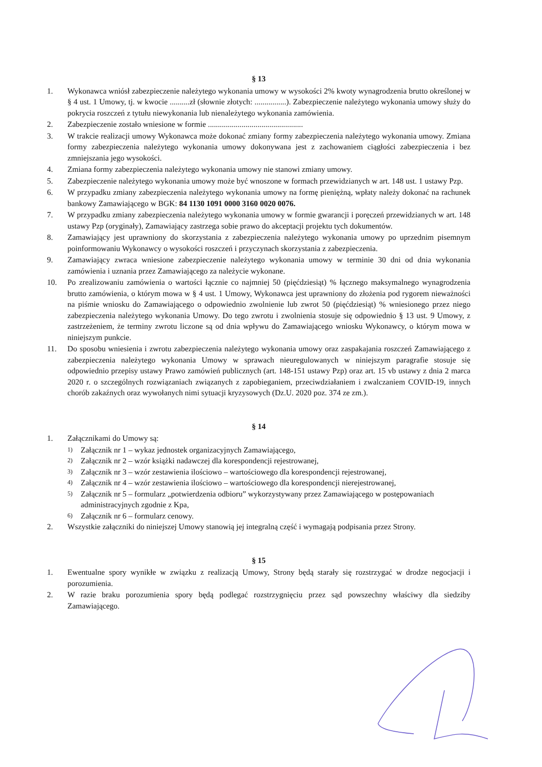§ 13
1. Wykonawca wniósł zabezpieczenie należytego wykonania umowy w wysokości 2% kwoty wynagrodzenia brutto określonej w § 4 ust. 1 Umowy, tj. w kwocie ..........zł (słownie złotych: ................). Zabezpieczenie należytego wykonania umowy służy do pokrycia roszczeń z tytułu niewykonania lub nienależytego wykonania zamówienia.
2. Zabezpieczenie zostało wniesione w formie ................................................
3. W trakcie realizacji umowy Wykonawca może dokonać zmiany formy zabezpieczenia należytego wykonania umowy. Zmiana formy zabezpieczenia należytego wykonania umowy dokonywana jest z zachowaniem ciągłości zabezpieczenia i bez zmniejszania jego wysokości.
4. Zmiana formy zabezpieczenia należytego wykonania umowy nie stanowi zmiany umowy.
5. Zabezpieczenie należytego wykonania umowy może być wnoszone w formach przewidzianych w art. 148 ust. 1 ustawy Pzp.
6. W przypadku zmiany zabezpieczenia należytego wykonania umowy na formę pieniężną, wpłaty należy dokonać na rachunek bankowy Zamawiającego w BGK: 84 1130 1091 0000 3160 0020 0076.
7. W przypadku zmiany zabezpieczenia należytego wykonania umowy w formie gwarancji i poręczeń przewidzianych w art. 148 ustawy Pzp (oryginały), Zamawiający zastrzega sobie prawo do akceptacji projektu tych dokumentów.
8. Zamawiający jest uprawniony do skorzystania z zabezpieczenia należytego wykonania umowy po uprzednim pisemnym poinformowaniu Wykonawcy o wysokości roszczeń i przyczynach skorzystania z zabezpieczenia.
9. Zamawiający zwraca wniesione zabezpieczenie należytego wykonania umowy w terminie 30 dni od dnia wykonania zamówienia i uznania przez Zamawiającego za należycie wykonane.
10. Po zrealizowaniu zamówienia o wartości łącznie co najmniej 50 (pięćdziesiąt) % łącznego maksymalnego wynagrodzenia brutto zamówienia, o którym mowa w § 4 ust. 1 Umowy, Wykonawca jest uprawniony do złożenia pod rygorem nieważności na piśmie wniosku do Zamawiającego o odpowiednio zwolnienie lub zwrot 50 (pięćdziesiąt) % wniesionego przez niego zabezpieczenia należytego wykonania Umowy. Do tego zwrotu i zwolnienia stosuje się odpowiednio § 13 ust. 9 Umowy, z zastrzeżeniem, że terminy zwrotu liczone są od dnia wpływu do Zamawiającego wniosku Wykonawcy, o którym mowa w niniejszym punkcie.
11. Do sposobu wniesienia i zwrotu zabezpieczenia należytego wykonania umowy oraz zaspakajania roszczeń Zamawiającego z zabezpieczenia należytego wykonania Umowy w sprawach nieuregulowanych w niniejszym paragrafie stosuje się odpowiednio przepisy ustawy Prawo zamówień publicznych (art. 148-151 ustawy Pzp) oraz art. 15 vb ustawy z dnia 2 marca 2020 r. o szczególnych rozwiązaniach związanych z zapobieganiem, przeciwdziałaniem i zwalczaniem COVID-19, innych chorób zakaźnych oraz wywołanych nimi sytuacji kryzysowych (Dz.U. 2020 poz. 374 ze zm.).
§ 14
1. Załącznikami do Umowy są:
1) Załącznik nr 1 – wykaz jednostek organizacyjnych Zamawiającego,
2) Załącznik nr 2 – wzór książki nadawczej dla korespondencji rejestrowanej,
3) Załącznik nr 3 – wzór zestawienia ilościowo – wartościowego dla korespondencji rejestrowanej,
4) Załącznik nr 4 – wzór zestawienia ilościowo – wartościowego dla korespondencji nierejestrowanej,
5) Załącznik nr 5 – formularz „potwierdzenia odbioru” wykorzystywany przez Zamawiającego w postępowaniach administracyjnych zgodnie z Kpa,
6) Załącznik nr 6 – formularz cenowy.
2. Wszystkie załączniki do niniejszej Umowy stanowią jej integralną część i wymagają podpisania przez Strony.
§ 15
1. Ewentualne spory wynikłe w związku z realizacją Umowy, Strony będą starały się rozstrzygać w drodze negocjacji i porozumienia.
2. W razie braku porozumienia spory będą podlegać rozstrzygnięciu przez sąd powszechny właściwy dla siedziby Zamawiającego.